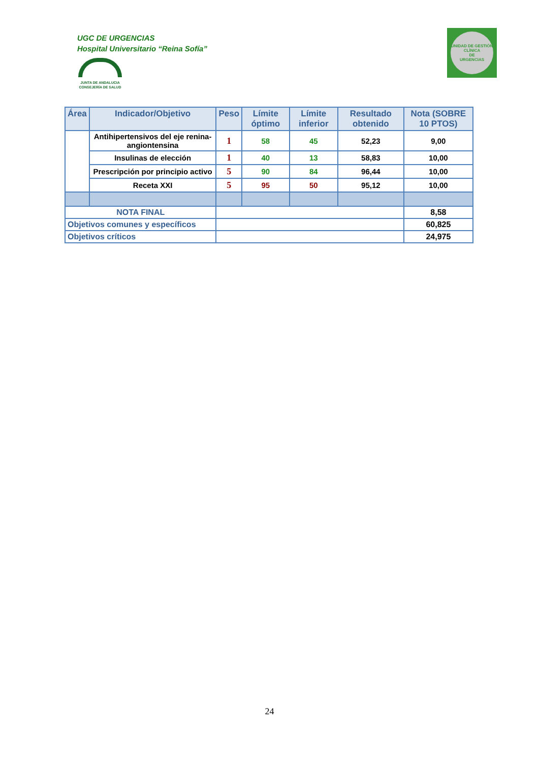UGC DE URGENCIAS
Hospital Universitario “Reina Sofía”
JUNTA DE ANDALUCIA
CONSEJERÍA DE SALUD
UNIDAD DE GESTIÓN CLÍNICA
DE
URGENCIAS
| Área | Indicador/Objetivo | Peso | Límite óptimo | Límite inferior | Resultado obtenido | Nota (SOBRE 10 PTOS) |
| --- | --- | --- | --- | --- | --- | --- |
| | Antihipertensivos del eje renina-angiontensina | 1 | 58 | 45 | 52,23 | 9,00 |
| | Insulinas de elección | 1 | 40 | 13 | 58,83 | 10,00 |
| | Prescripción por principio activo | 5 | 90 | 84 | 96,44 | 10,00 |
| | Receta XXI | 5 | 95 | 50 | 95,12 | 10,00 |
| NOTA FINAL | | | | | | 8,58 |
| Objetivos comunes y específicos | | | | | | 60,825 |
| Objetivos críticos | | | | | | 24,975 |
24